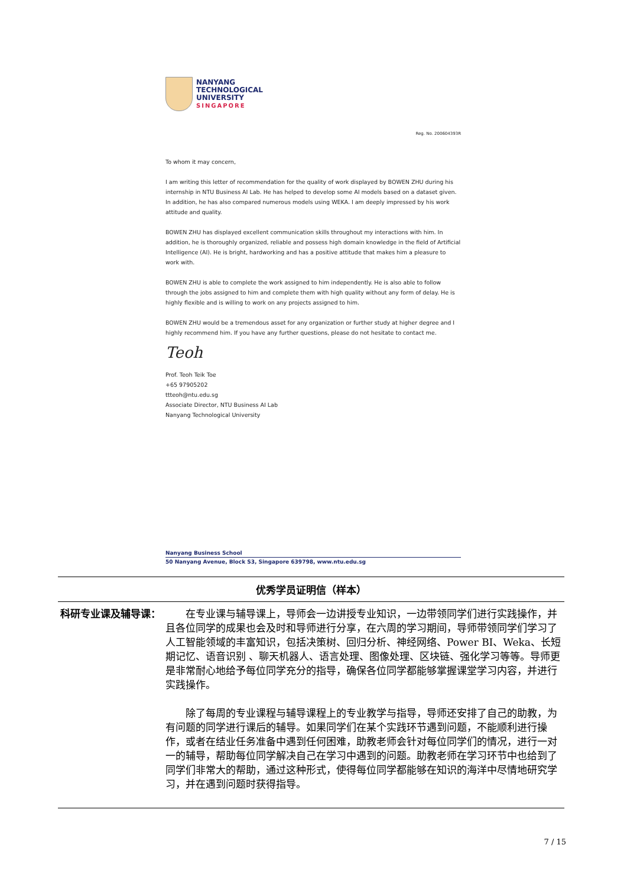NANYANG
TECHNOLOGICAL
UNIVERSITY
SINGAPORE
Reg. No. 200604393R
To whom it may concern,
I am writing this letter of recommendation for the quality of work displayed by BOWEN ZHU during his internship in NTU Business AI Lab. He has helped to develop some AI models based on a dataset given. In addition, he has also compared numerous models using WEKA. I am deeply impressed by his work attitude and quality.
BOWEN ZHU has displayed excellent communication skills throughout my interactions with him. In addition, he is thoroughly organized, reliable and possess high domain knowledge in the field of Artificial Intelligence (AI). He is bright, hardworking and has a positive attitude that makes him a pleasure to work with.
BOWEN ZHU is able to complete the work assigned to him independently. He is also able to follow through the jobs assigned to him and complete them with high quality without any form of delay. He is highly flexible and is willing to work on any projects assigned to him.
BOWEN ZHU would be a tremendous asset for any organization or further study at higher degree and I highly recommend him. If you have any further questions, please do not hesitate to contact me.
Teoh
Prof. Teoh Teik Toe
+65 97905202
ttteoh@ntu.edu.sg
Associate Director, NTU Business AI Lab
Nanyang Technological University
Nanyang Business School
50 Nanyang Avenue, Block S3, Singapore 639798, www.ntu.edu.sg
| 优秀学员证明信（样本） | |
| --- | --- |
| 科研专业课及辅导课： | 在专业课与辅导课上，导师会一边讲授专业知识，一边带领同学们进行实践操作，并且各位同学的成果也会及时和导师进行分享，在六周的学习期间，导师带领同学们学习了人工智能领域的丰富知识，包括决策树、回归分析、神经网络、Power BI、Weka、长短期记忆、语音识别 、聊天机器人、语言处理、图像处理、区块链、强化学习等等。导师更是非常耐心地给予每位同学充分的指导，确保各位同学都能够掌握课堂学习内容，并进行实践操作。 除了每周的专业课程与辅导课程上的专业教学与指导，导师还安排了自己的助教，为有问题的同学进行课后的辅导。如果同学们在某个实践环节遇到问题，不能顺利进行操作，或者在结业任务准备中遇到任何困难，助教老师会针对每位同学们的情况，进行一对一的辅导，帮助每位同学解决自己在学习中遇到的问题。助教老师在学习环节中也给到了同学们非常大的帮助，通过这种形式，使得每位同学都能够在知识的海洋中尽情地研究学习，并在遇到问题时获得指导。 |
7 / 15